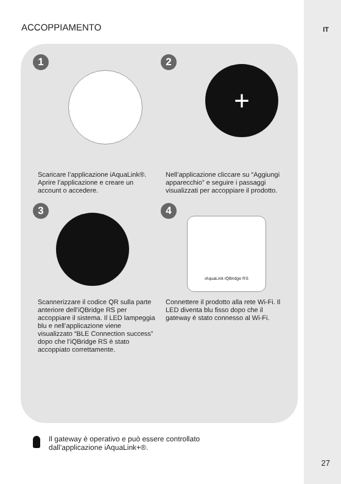IT ACCOPPIAMENTO
1
Scaricare l’applicazione iAquaLink®. Aprire l’applicazione e creare un account o accedere.
2
+
Nell’applicazione cliccare su “Aggiungi apparecchio” e seguire i passaggi visualizzati per accoppiare il prodotto.
3
Scannerizzare il codice QR sulla parte anteriore dell’iQBridge RS per accoppiare il sistema. Il LED lampeggia blu e nell’applicazione viene visualizzato “BLE Connection success” dopo che l’iQBridge RS è stato accoppiato correttamente.
4
iAquaLink iQBridge RS
Connettere il prodotto alla rete Wi-Fi. Il LED diventa blu fisso dopo che il gateway è stato connesso al Wi-Fi.
Il gateway è operativo e può essere controllato
dall’applicazione iAquaLink+®.
27